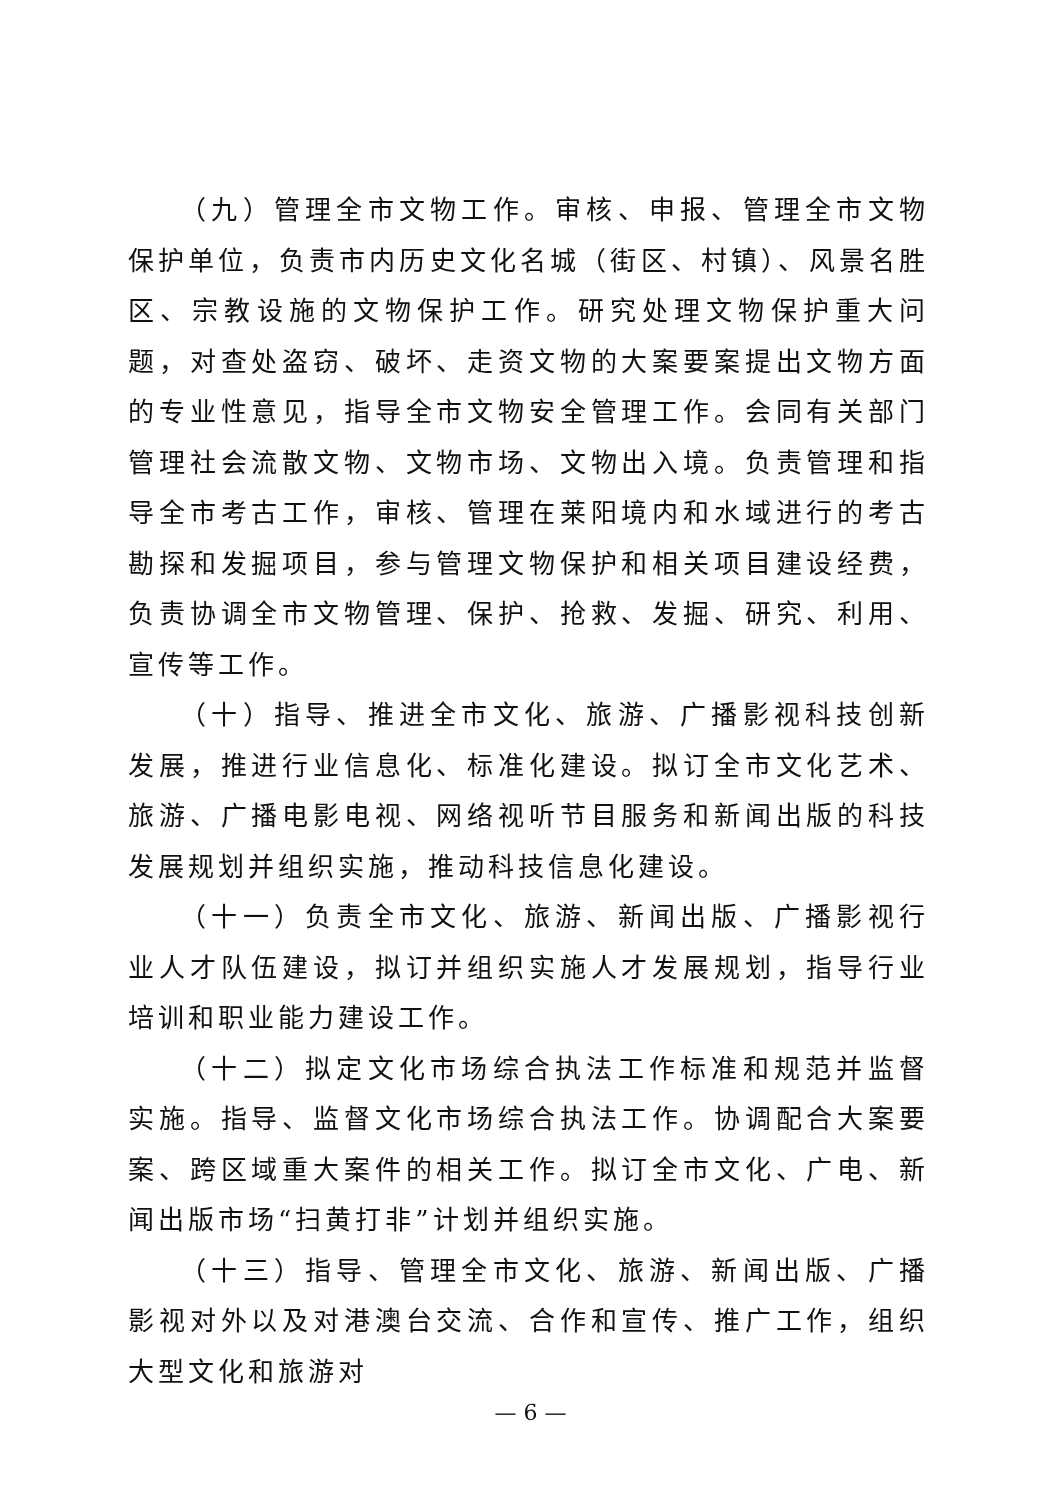（九）管理全市文物工作。审核、申报、管理全市文物保护单位，负责市内历史文化名城（街区、村镇）、风景名胜区、宗教设施的文物保护工作。研究处理文物保护重大问题，对查处盗窃、破坏、走资文物的大案要案提出文物方面的专业性意见，指导全市文物安全管理工作。会同有关部门管理社会流散文物、文物市场、文物出入境。负责管理和指导全市考古工作，审核、管理在莱阳境内和水域进行的考古勘探和发掘项目，参与管理文物保护和相关项目建设经费，负责协调全市文物管理、保护、抢救、发掘、研究、利用、宣传等工作。
（十）指导、推进全市文化、旅游、广播影视科技创新发展，推进行业信息化、标准化建设。拟订全市文化艺术、旅游、广播电影电视、网络视听节目服务和新闻出版的科技发展规划并组织实施，推动科技信息化建设。
（十一）负责全市文化、旅游、新闻出版、广播影视行业人才队伍建设，拟订并组织实施人才发展规划，指导行业培训和职业能力建设工作。
（十二）拟定文化市场综合执法工作标准和规范并监督实施。指导、监督文化市场综合执法工作。协调配合大案要案、跨区域重大案件的相关工作。拟订全市文化、广电、新闻出版市场“扫黄打非”计划并组织实施。
（十三）指导、管理全市文化、旅游、新闻出版、广播影视对外以及对港澳台交流、合作和宣传、推广工作，组织大型文化和旅游对
— 6 —